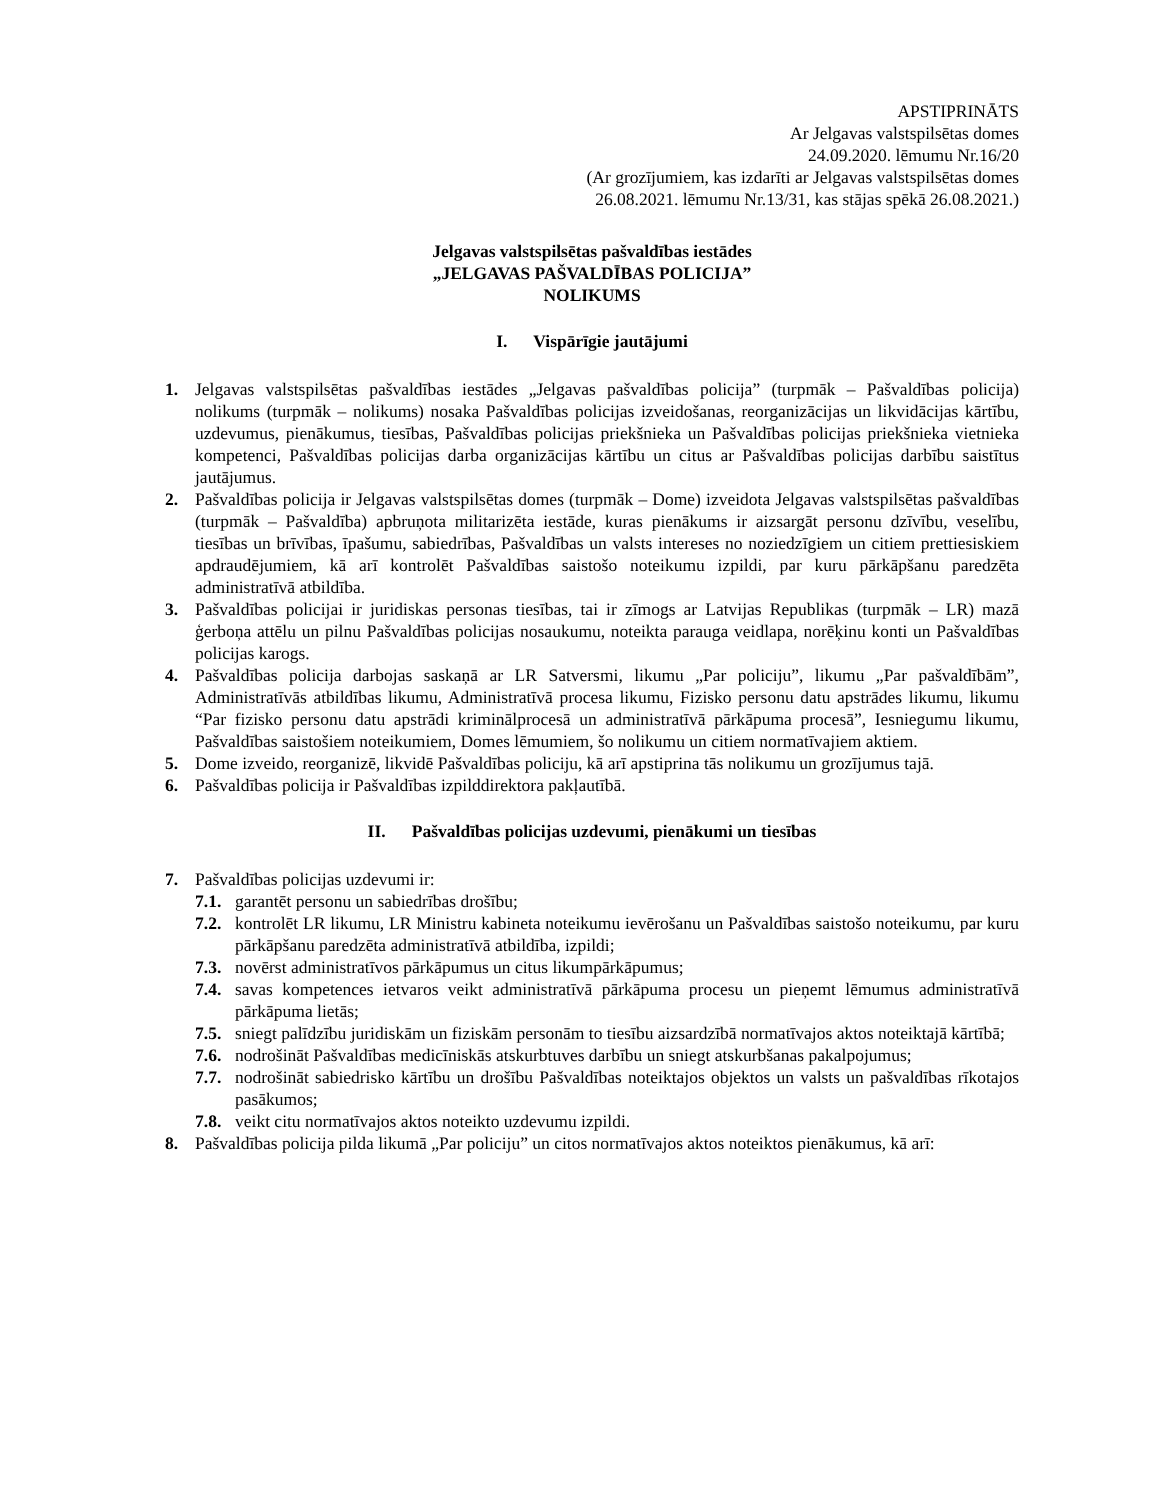APSTIPRINĀTS
Ar Jelgavas valstspilsētas domes
24.09.2020. lēmumu Nr.16/20
(Ar grozījumiem, kas izdarīti ar Jelgavas valstspilsētas domes
26.08.2021. lēmumu Nr.13/31, kas stājas spēkā 26.08.2021.)
Jelgavas valstspilsētas pašvaldības iestādes
„JELGAVAS PAŠVALDĪBAS POLICIJA”
NOLIKUMS
I. Vispārīgie jautājumi
1. Jelgavas valstspilsētas pašvaldības iestādes „Jelgavas pašvaldības policija” (turpmāk – Pašvaldības policija) nolikums (turpmāk – nolikums) nosaka Pašvaldības policijas izveidošanas, reorganizācijas un likvidācijas kārtību, uzdevumus, pienākumus, tiesības, Pašvaldības policijas priekšnieka un Pašvaldības policijas priekšnieka vietnieka kompetenci, Pašvaldības policijas darba organizācijas kārtību un citus ar Pašvaldības policijas darbību saistītus jautājumus.
2. Pašvaldības policija ir Jelgavas valstspilsētas domes (turpmāk – Dome) izveidota Jelgavas valstspilsētas pašvaldības (turpmāk – Pašvaldība) apbruņota militarizēta iestāde, kuras pienākums ir aizsargāt personu dzīvību, veselību, tiesības un brīvības, īpašumu, sabiedrības, Pašvaldības un valsts intereses no noziedzīgiem un citiem prettiesiskiem apdraudējumiem, kā arī kontrolēt Pašvaldības saistošo noteikumu izpildi, par kuru pārkāpšanu paredzēta administratīvā atbildība.
3. Pašvaldības policijai ir juridiskas personas tiesības, tai ir zīmogs ar Latvijas Republikas (turpmāk – LR) mazā ģerboņa attēlu un pilnu Pašvaldības policijas nosaukumu, noteikta parauga veidlapa, norēķinu konti un Pašvaldības policijas karogs.
4. Pašvaldības policija darbojas saskaņā ar LR Satversmi, likumu „Par policiju”, likumu „Par pašvaldībām”, Administratīvās atbildības likumu, Administratīvā procesa likumu, Fizisko personu datu apstrādes likumu, likumu “Par fizisko personu datu apstrādi kriminālprocesā un administratīvā pārkāpuma procesā”, Iesniegumu likumu, Pašvaldības saistošiem noteikumiem, Domes lēmumiem, šo nolikumu un citiem normatīvajiem aktiem.
5. Dome izveido, reorganizē, likvidē Pašvaldības policiju, kā arī apstiprina tās nolikumu un grozījumus tajā.
6. Pašvaldības policija ir Pašvaldības izpilddirektora pakļautībā.
II. Pašvaldības policijas uzdevumi, pienākumi un tiesības
7. Pašvaldības policijas uzdevumi ir:
7.1. garantēt personu un sabiedrības drošību;
7.2. kontrolēt LR likumu, LR Ministru kabineta noteikumu ievērošanu un Pašvaldības saistošo noteikumu, par kuru pārkāpšanu paredzēta administratīvā atbildība, izpildi;
7.3. novērst administratīvos pārkāpumus un citus likumpārkāpumus;
7.4. savas kompetences ietvaros veikt administratīvā pārkāpuma procesu un pieņemt lēmumus administratīvā pārkāpuma lietās;
7.5. sniegt palīdzību juridiskām un fiziskām personām to tiesību aizsardzībā normatīvajos aktos noteiktajā kārtībā;
7.6. nodrošināt Pašvaldības medicīniskās atskurbtuves darbību un sniegt atskurbšanas pakalpojumus;
7.7. nodrošināt sabiedrisko kārtību un drošību Pašvaldības noteiktajos objektos un valsts un pašvaldības rīkotajos pasākumos;
7.8. veikt citu normatīvajos aktos noteikto uzdevumu izpildi.
8. Pašvaldības policija pilda likumā „Par policiju” un citos normatīvajos aktos noteiktos pienākumus, kā arī: